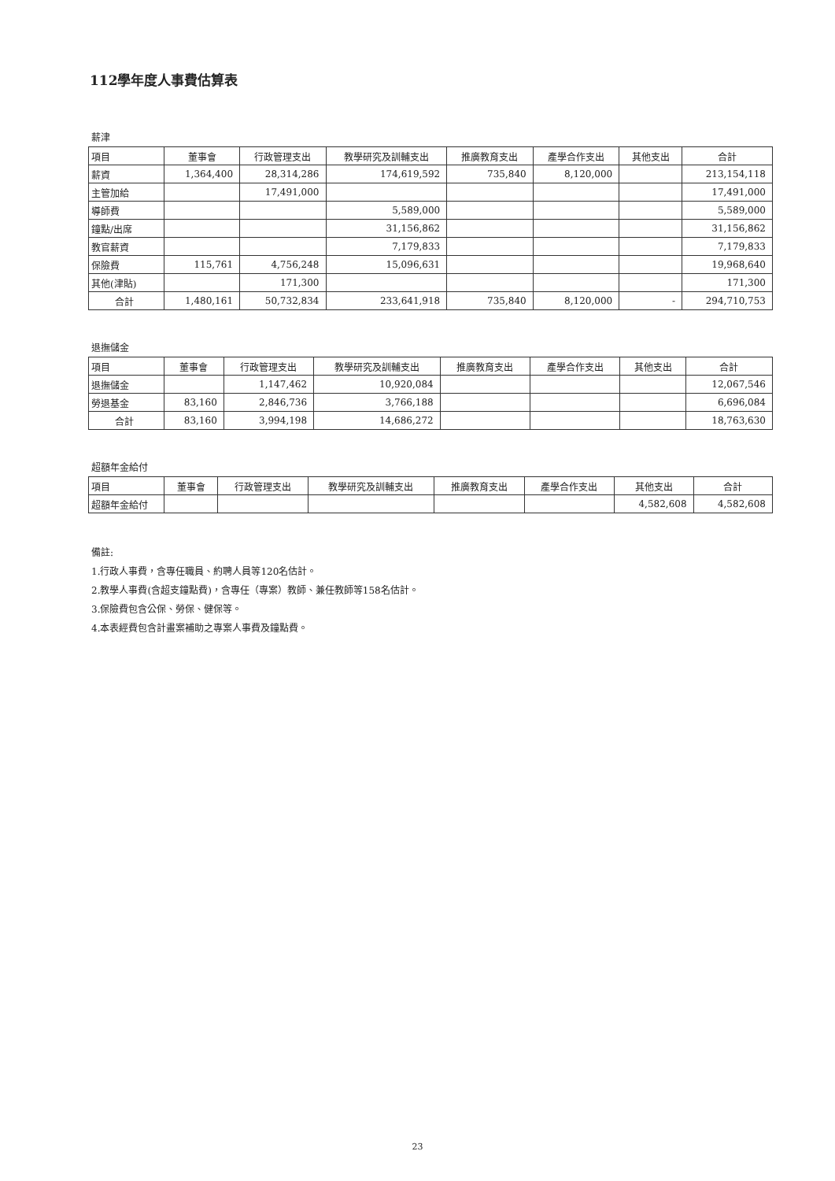112學年度人事費估算表
薪津
| 項目 | 董事會 | 行政管理支出 | 教學研究及訓輔支出 | 推廣教育支出 | 產學合作支出 | 其他支出 | 合計 |
| --- | --- | --- | --- | --- | --- | --- | --- |
| 薪資 | 1,364,400 | 28,314,286 | 174,619,592 | 735,840 | 8,120,000 | | 213,154,118 |
| 主管加給 | | 17,491,000 | | | | | 17,491,000 |
| 導師費 | | | 5,589,000 | | | | 5,589,000 |
| 鐘點/出席 | | | 31,156,862 | | | | 31,156,862 |
| 教官薪資 | | | 7,179,833 | | | | 7,179,833 |
| 保險費 | 115,761 | 4,756,248 | 15,096,631 | | | | 19,968,640 |
| 其他(津貼) | | 171,300 | | | | | 171,300 |
| 合計 | 1,480,161 | 50,732,834 | 233,641,918 | 735,840 | 8,120,000 | - | 294,710,753 |
退撫儲金
| 項目 | 董事會 | 行政管理支出 | 教學研究及訓輔支出 | 推廣教育支出 | 產學合作支出 | 其他支出 | 合計 |
| --- | --- | --- | --- | --- | --- | --- | --- |
| 退撫儲金 | | 1,147,462 | 10,920,084 | | | | 12,067,546 |
| 勞退基金 | 83,160 | 2,846,736 | 3,766,188 | | | | 6,696,084 |
| 合計 | 83,160 | 3,994,198 | 14,686,272 | | | | 18,763,630 |
超額年金給付
| 項目 | 董事會 | 行政管理支出 | 教學研究及訓輔支出 | 推廣教育支出 | 產學合作支出 | 其他支出 | 合計 |
| --- | --- | --- | --- | --- | --- | --- | --- |
| 超額年金給付 | | | | | | 4,582,608 | 4,582,608 |
備註:
1.行政人事費，含專任職員、約聘人員等120名估計。
2.教學人事費(含超支鐘點費)，含專任（專案）教師、兼任教師等158名估計。
3.保險費包含公保、勞保、健保等。
4.本表經費包含計畫案補助之專案人事費及鐘點費。
23